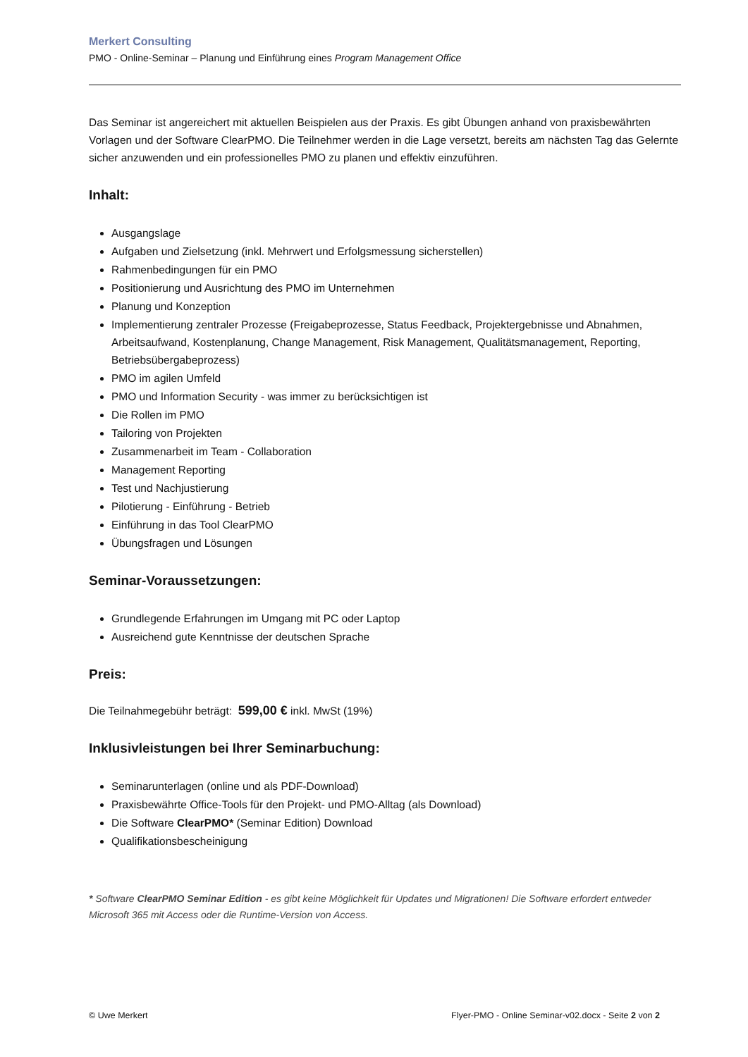Merkert Consulting
PMO - Online-Seminar – Planung und Einführung eines Program Management Office
Das Seminar ist angereichert mit aktuellen Beispielen aus der Praxis. Es gibt Übungen anhand von praxisbewährten Vorlagen und der Software ClearPMO. Die Teilnehmer werden in die Lage versetzt, bereits am nächsten Tag das Gelernte sicher anzuwenden und ein professionelles PMO zu planen und effektiv einzuführen.
Inhalt:
Ausgangslage
Aufgaben und Zielsetzung (inkl. Mehrwert und Erfolgsmessung sicherstellen)
Rahmenbedingungen für ein PMO
Positionierung und Ausrichtung des PMO im Unternehmen
Planung und Konzeption
Implementierung zentraler Prozesse (Freigabeprozesse, Status Feedback, Projektergebnisse und Abnahmen, Arbeitsaufwand, Kostenplanung, Change Management, Risk Management, Qualitätsmanagement, Reporting, Betriebsübergabeprozess)
PMO im agilen Umfeld
PMO und Information Security - was immer zu berücksichtigen ist
Die Rollen im PMO
Tailoring von Projekten
Zusammenarbeit im Team - Collaboration
Management Reporting
Test und Nachjustierung
Pilotierung - Einführung - Betrieb
Einführung in das Tool ClearPMO
Übungsfragen und Lösungen
Seminar-Voraussetzungen:
Grundlegende Erfahrungen im Umgang mit PC oder Laptop
Ausreichend gute Kenntnisse der deutschen Sprache
Preis:
Die Teilnahmegebühr beträgt: 599,00 € inkl. MwSt (19%)
Inklusivleistungen bei Ihrer Seminarbuchung:
Seminarunterlagen (online und als PDF-Download)
Praxisbewährte Office-Tools für den Projekt- und PMO-Alltag (als Download)
Die Software ClearPMO* (Seminar Edition) Download
Qualifikationsbescheinigung
* Software ClearPMO Seminar Edition - es gibt keine Möglichkeit für Updates und Migrationen! Die Software erfordert entweder Microsoft 365 mit Access oder die Runtime-Version von Access.
© Uwe Merkert Flyer-PMO - Online Seminar-v02.docx - Seite 2 von 2